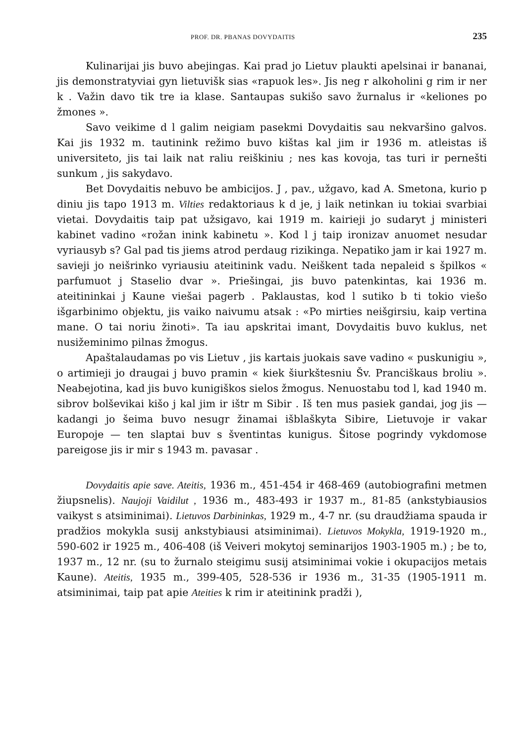PROF. DR. PBANAS DOVYDAITIS 235
Kulinarijai jis buvo abejingas. Kai prad jo Lietuv plaukti apelsinai ir bananai, jis demonstratyviai gyn lietuvišk sias «rapuok les». Jis neg r alkoholini g rim ir ner k . Važin davo tik tre ia klase. Santaupas sukišo savo žurnalus ir «keliones po žmones ».
Savo veikime d l galim neigiam pasekmi Dovydaitis sau nekvaršino galvos. Kai jis 1932 m. tautinink režimo buvo kištas kal jim ir 1936 m. atleistas iš universiteto, jis tai laik nat raliu reiškiniu ; nes kas kovoja, tas turi ir pernešti sunkum , jis sakydavo.
Bet Dovydaitis nebuvo be ambicijos. J , pav., užgavo, kad A. Smetona, kurio p diniu jis tapo 1913 m. Vilties redaktoriaus k d je, j laik netinkan iu tokiai svarbiai vietai. Dovydaitis taip pat užsigavo, kai 1919 m. kairieji jo sudaryt j ministeri kabinet vadino «rožan inink kabinetu ». Kod l j taip ironizav anuomet nesudar vyriausyb s? Gal pad tis jiems atrod perdaug rizikinga. Nepatiko jam ir kai 1927 m. savieji jo neišrinko vyriausiu ateitinink vadu. Neiškent tada nepaleid s špilkos « parfumuot j Staselio dvar ». Priešingai, jis buvo patenkintas, kai 1936 m. ateitininkai j Kaune viešai pagerb . Paklaustas, kod l sutiko b ti tokio viešo išgarbinimo objektu, jis vaiko naivumu atsak : «Po mirties neišgirsiu, kaip vertina mane. O tai noriu žinoti». Ta iau apskritai imant, Dovydaitis buvo kuklus, net nusižeminimo pilnas žmogus.
Apaštalaudamas po vis Lietuv , jis kartais juokais save vadino « puskunigiu », o artimieji jo draugai j buvo pramin « kiek šiurkštesniu Šv. Pranciškaus broliu ». Neabejotina, kad jis buvo kunigiškos sielos žmogus. Nenuostabu tod l, kad 1940 m. sibrov bolševikai kišo j kal jim ir ištr m Sibir . Iš ten mus pasiek gandai, jog jis — kadangi jo šeima buvo nesugr žinamai išblaškyta Sibire, Lietuvoje ir vakar Europoje — ten slaptai buv s šventintas kunigus. Šitose pogrindy vykdomose pareigose jis ir mir s 1943 m. pavasar .
Dovydaitis apie save. Ateitis, 1936 m., 451-454 ir 468-469 (autobiografini metmen žiupsnelis). Naujoji Vaidilut , 1936 m., 483-493 ir 1937 m., 81-85 (ankstybiausios vaikyst s atsiminimai). Lietuvos Darbininkas, 1929 m., 4-7 nr. (su draudžiama spauda ir pradžios mokykla susij ankstybiausi atsiminimai). Lietuvos Mokykla, 1919-1920 m., 590-602 ir 1925 m., 406-408 (iš Veiveri mokytoj seminarijos 1903-1905 m.) ; be to, 1937 m., 12 nr. (su to žurnalo steigimu susij atsiminimai vokie i okupacijos metais Kaune). Ateitis, 1935 m., 399-405, 528-536 ir 1936 m., 31-35 (1905-1911 m. atsiminimai, taip pat apie Ateities k rim ir ateitinink pradži ),